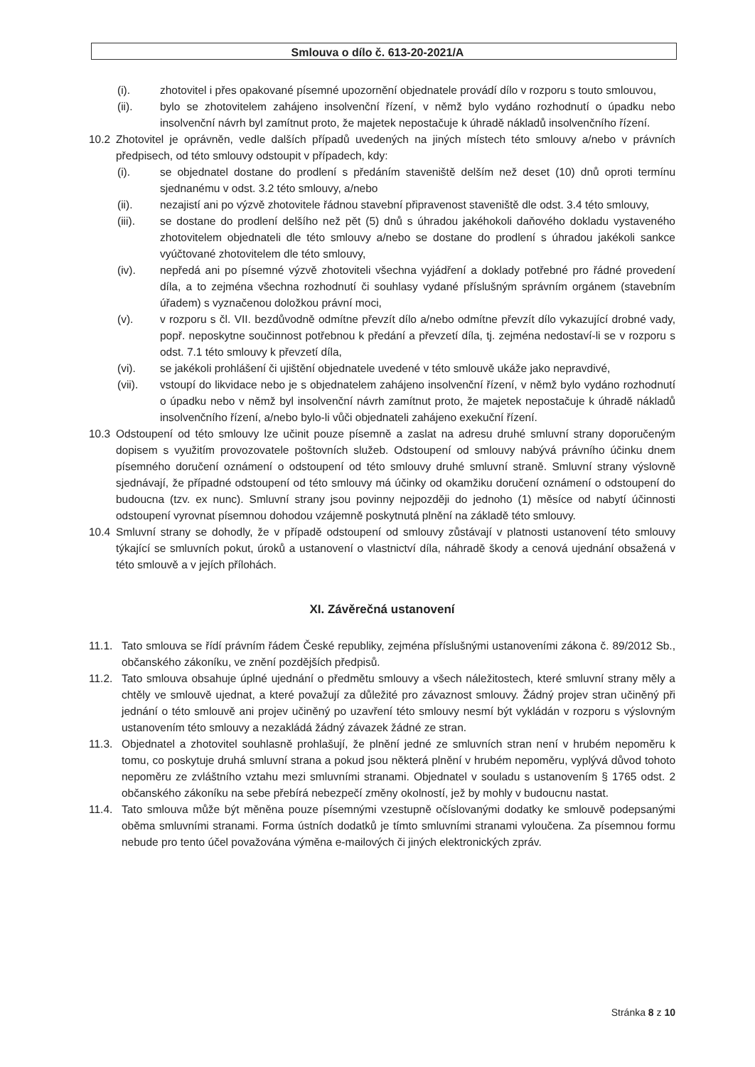Smlouva o dílo č. 613-20-2021/A
(i). zhotovitel i přes opakované písemné upozornění objednatele provádí dílo v rozporu s touto smlouvou,
(ii). bylo se zhotovitelem zahájeno insolvenční řízení, v němž bylo vydáno rozhodnutí o úpadku nebo insolvenční návrh byl zamítnut proto, že majetek nepostačuje k úhradě nákladů insolvenčního řízení.
10.2 Zhotovitel je oprávněn, vedle dalších případů uvedených na jiných místech této smlouvy a/nebo v právních předpisech, od této smlouvy odstoupit v případech, kdy:
(i). se objednatel dostane do prodlení s předáním staveniště delším než deset (10) dnů oproti termínu sjednanému v odst. 3.2 této smlouvy, a/nebo
(ii). nezajistí ani po výzvě zhotovitele řádnou stavební připravenost staveniště dle odst. 3.4 této smlouvy,
(iii). se dostane do prodlení delšího než pět (5) dnů s úhradou jakéhokoli daňového dokladu vystaveného zhotovitelem objednateli dle této smlouvy a/nebo se dostane do prodlení s úhradou jakékoli sankce vyúčtované zhotovitelem dle této smlouvy,
(iv). nepředá ani po písemné výzvě zhotoviteli všechna vyjádření a doklady potřebné pro řádné provedení díla, a to zejména všechna rozhodnutí či souhlasy vydané příslušným správním orgánem (stavebním úřadem) s vyznačenou doložkou právní moci,
(v). v rozporu s čl. VII. bezdůvodně odmítne převzít dílo a/nebo odmítne převzít dílo vykazující drobné vady, popř. neposkytne součinnost potřebnou k předání a převzetí díla, tj. zejména nedostaví-li se v rozporu s odst. 7.1 této smlouvy k převzetí díla,
(vi). se jakékoli prohlášení či ujištění objednatele uvedené v této smlouvě ukáže jako nepravdivé,
(vii). vstoupí do likvidace nebo je s objednatelem zahájeno insolvenční řízení, v němž bylo vydáno rozhodnutí o úpadku nebo v němž byl insolvenční návrh zamítnut proto, že majetek nepostačuje k úhradě nákladů insolvenčního řízení, a/nebo bylo-li vůči objednateli zahájeno exekuční řízení.
10.3 Odstoupení od této smlouvy lze učinit pouze písemně a zaslat na adresu druhé smluvní strany doporučeným dopisem s využitím provozovatele poštovních služeb. Odstoupení od smlouvy nabývá právního účinku dnem písemného doručení oznámení o odstoupení od této smlouvy druhé smluvní straně. Smluvní strany výslovně sjednávají, že případné odstoupení od této smlouvy má účinky od okamžiku doručení oznámení o odstoupení do budoucna (tzv. ex nunc). Smluvní strany jsou povinny nejpozději do jednoho (1) měsíce od nabytí účinnosti odstoupení vyrovnat písemnou dohodou vzájemně poskytnutá plnění na základě této smlouvy.
10.4 Smluvní strany se dohodly, že v případě odstoupení od smlouvy zůstávají v platnosti ustanovení této smlouvy týkající se smluvních pokut, úroků a ustanovení o vlastnictví díla, náhradě škody a cenová ujednání obsažená v této smlouvě a v jejích přílohách.
XI. Závěrečná ustanovení
11.1. Tato smlouva se řídí právním řádem České republiky, zejména příslušnými ustanoveními zákona č. 89/2012 Sb., občanského zákoníku, ve znění pozdějších předpisů.
11.2. Tato smlouva obsahuje úplné ujednání o předmětu smlouvy a všech náležitostech, které smluvní strany měly a chtěly ve smlouvě ujednat, a které považují za důležité pro závaznost smlouvy. Žádný projev stran učiněný při jednání o této smlouvě ani projev učiněný po uzavření této smlouvy nesmí být vykládán v rozporu s výslovným ustanovením této smlouvy a nezakládá žádný závazek žádné ze stran.
11.3. Objednatel a zhotovitel souhlasně prohlašují, že plnění jedné ze smluvních stran není v hrubém nepoměru k tomu, co poskytuje druhá smluvní strana a pokud jsou některá plnění v hrubém nepoměru, vyplývá důvod tohoto nepoměru ze zvláštního vztahu mezi smluvními stranami. Objednatel v souladu s ustanovením § 1765 odst. 2 občanského zákoníku na sebe přebírá nebezpečí změny okolností, jež by mohly v budoucnu nastat.
11.4. Tato smlouva může být měněna pouze písemnými vzestupně očíslovanými dodatky ke smlouvě podepsanými oběma smluvními stranami. Forma ústních dodatků je tímto smluvními stranami vyloučena. Za písemnou formu nebude pro tento účel považována výměna e-mailových či jiných elektronických zpráv.
Stránka 8 z 10